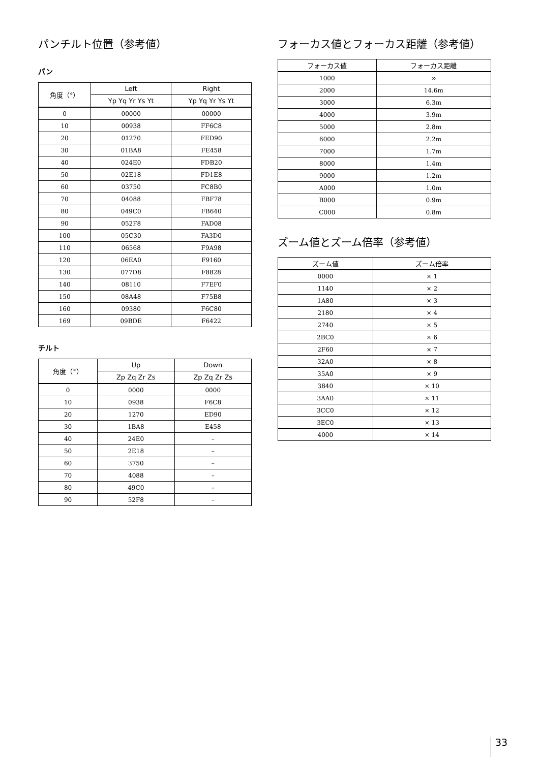パンチルト位置（参考値）
パン
| 角度（°） | Left | Right |
| --- | --- | --- |
| | Yp Yq Yr Ys Yt | Yp Yq Yr Ys Yt |
| 0 | 00000 | 00000 |
| 10 | 00938 | FF6C8 |
| 20 | 01270 | FED90 |
| 30 | 01BA8 | FE458 |
| 40 | 024E0 | FDB20 |
| 50 | 02E18 | FD1E8 |
| 60 | 03750 | FC8B0 |
| 70 | 04088 | FBF78 |
| 80 | 049C0 | FB640 |
| 90 | 052F8 | FAD08 |
| 100 | 05C30 | FA3D0 |
| 110 | 06568 | F9A98 |
| 120 | 06EA0 | F9160 |
| 130 | 077D8 | F8828 |
| 140 | 08110 | F7EF0 |
| 150 | 08A48 | F75B8 |
| 160 | 09380 | F6C80 |
| 169 | 09BDE | F6422 |
チルト
| 角度（°） | Up | Down |
| --- | --- | --- |
| | Zp Zq Zr Zs | Zp Zq Zr Zs |
| 0 | 0000 | 0000 |
| 10 | 0938 | F6C8 |
| 20 | 1270 | ED90 |
| 30 | 1BA8 | E458 |
| 40 | 24E0 | – |
| 50 | 2E18 | – |
| 60 | 3750 | – |
| 70 | 4088 | – |
| 80 | 49C0 | – |
| 90 | 52F8 | – |
フォーカス値とフォーカス距離（参考値）
| フォーカス値 | フォーカス距離 |
| --- | --- |
| 1000 | ∞ |
| 2000 | 14.6m |
| 3000 | 6.3m |
| 4000 | 3.9m |
| 5000 | 2.8m |
| 6000 | 2.2m |
| 7000 | 1.7m |
| 8000 | 1.4m |
| 9000 | 1.2m |
| A000 | 1.0m |
| B000 | 0.9m |
| C000 | 0.8m |
ズーム値とズーム倍率（参考値）
| ズーム値 | ズーム倍率 |
| --- | --- |
| 0000 | × 1 |
| 1140 | × 2 |
| 1A80 | × 3 |
| 2180 | × 4 |
| 2740 | × 5 |
| 2BC0 | × 6 |
| 2F60 | × 7 |
| 32A0 | × 8 |
| 35A0 | × 9 |
| 3840 | × 10 |
| 3AA0 | × 11 |
| 3CC0 | × 12 |
| 3EC0 | × 13 |
| 4000 | × 14 |
33